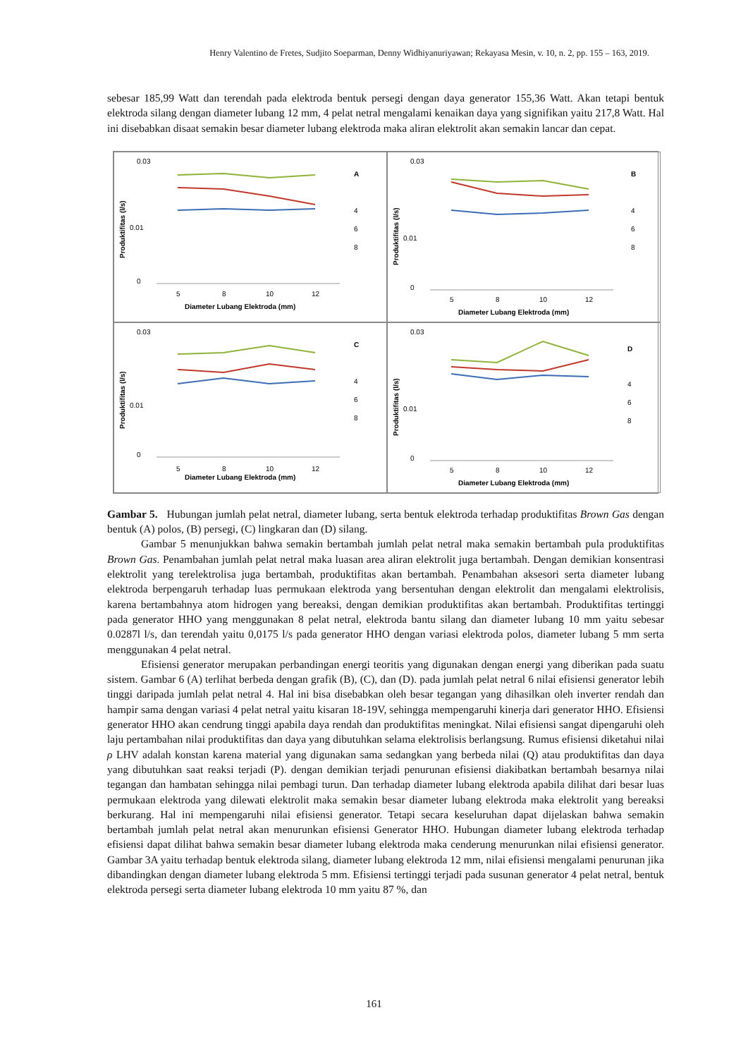Henry Valentino de Fretes, Sudjito Soeparman, Denny Widhiyanuriyawan; Rekayasa Mesin, v. 10, n. 2, pp. 155 – 163, 2019.
sebesar 185,99 Watt dan terendah pada elektroda bentuk persegi dengan daya generator 155,36 Watt. Akan tetapi bentuk elektroda silang dengan diameter lubang 12 mm, 4 pelat netral mengalami kenaikan daya yang signifikan yaitu 217,8 Watt. Hal ini disebabkan disaat semakin besar diameter lubang elektroda maka aliran elektrolit akan semakin lancar dan cepat.
0.03
0.01
0
5
8
10
12
Diameter Lubang Elektroda (mm)
A
4
6
8
Produktifitas (l/s)
0.03
0.01
0
5
8
10
12
Diameter Lubang Elektroda (mm)
B
4
6
8
Produktifitas (l/s)
0.03
0.01
0
5
8
10
12
Diameter Lubang Elektroda (mm)
C
4
6
8
Produktifitas (l/s)
0.03
0.01
0
5
8
10
12
Diameter Lubang Elektroda (mm)
D
4
6
8
Produktifitas (l/s)
Gambar 5. Hubungan jumlah pelat netral, diameter lubang, serta bentuk elektroda terhadap produktifitas Brown Gas dengan bentuk (A) polos, (B) persegi, (C) lingkaran dan (D) silang.
Gambar 5 menunjukkan bahwa semakin bertambah jumlah pelat netral maka semakin bertambah pula produktifitas Brown Gas. Penambahan jumlah pelat netral maka luasan area aliran elektrolit juga bertambah. Dengan demikian konsentrasi elektrolit yang terelektrolisa juga bertambah, produktifitas akan bertambah. Penambahan aksesori serta diameter lubang elektroda berpengaruh terhadap luas permukaan elektroda yang bersentuhan dengan elektrolit dan mengalami elektrolisis, karena bertambahnya atom hidrogen yang bereaksi, dengan demikian produktifitas akan bertambah. Produktifitas tertinggi pada generator HHO yang menggunakan 8 pelat netral, elektroda bantu silang dan diameter lubang 10 mm yaitu sebesar 0.0287l l/s, dan terendah yaitu 0,0175 l/s pada generator HHO dengan variasi elektroda polos, diameter lubang 5 mm serta menggunakan 4 pelat netral.
Efisiensi generator merupakan perbandingan energi teoritis yang digunakan dengan energi yang diberikan pada suatu sistem. Gambar 6 (A) terlihat berbeda dengan grafik (B), (C), dan (D). pada jumlah pelat netral 6 nilai efisiensi generator lebih tinggi daripada jumlah pelat netral 4. Hal ini bisa disebabkan oleh besar tegangan yang dihasilkan oleh inverter rendah dan hampir sama dengan variasi 4 pelat netral yaitu kisaran 18-19V, sehingga mempengaruhi kinerja dari generator HHO. Efisiensi generator HHO akan cendrung tinggi apabila daya rendah dan produktifitas meningkat. Nilai efisiensi sangat dipengaruhi oleh laju pertambahan nilai produktifitas dan daya yang dibutuhkan selama elektrolisis berlangsung. Rumus efisiensi diketahui nilai ρ LHV adalah konstan karena material yang digunakan sama sedangkan yang berbeda nilai (Q) atau produktifitas dan daya yang dibutuhkan saat reaksi terjadi (P). dengan demikian terjadi penurunan efisiensi diakibatkan bertambah besarnya nilai tegangan dan hambatan sehingga nilai pembagi turun. Dan terhadap diameter lubang elektroda apabila dilihat dari besar luas permukaan elektroda yang dilewati elektrolit maka semakin besar diameter lubang elektroda maka elektrolit yang bereaksi berkurang. Hal ini mempengaruhi nilai efisiensi generator. Tetapi secara keseluruhan dapat dijelaskan bahwa semakin bertambah jumlah pelat netral akan menurunkan efisiensi Generator HHO. Hubungan diameter lubang elektroda terhadap efisiensi dapat dilihat bahwa semakin besar diameter lubang elektroda maka cenderung menurunkan nilai efisiensi generator. Gambar 3A yaitu terhadap bentuk elektroda silang, diameter lubang elektroda 12 mm, nilai efisiensi mengalami penurunan jika dibandingkan dengan diameter lubang elektroda 5 mm. Efisiensi tertinggi terjadi pada susunan generator 4 pelat netral, bentuk elektroda persegi serta diameter lubang elektroda 10 mm yaitu 87 %, dan
161